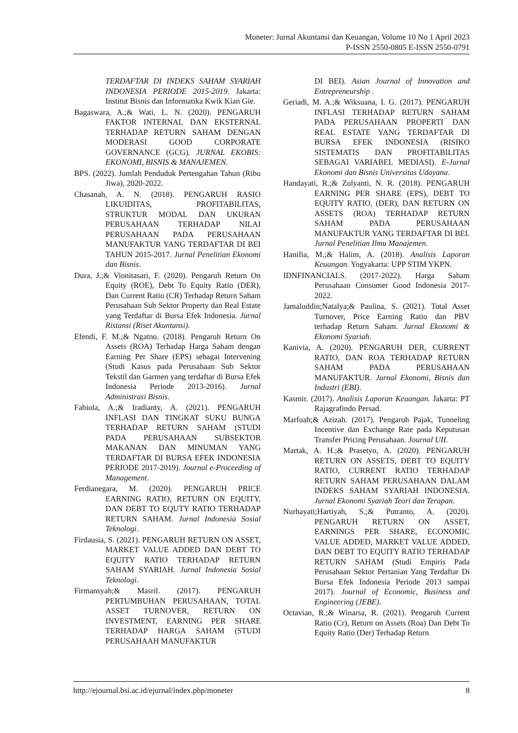Moneter: Jurnal Akuntansi dan Keuangan, Volume 10 No 1 April 2023
P-ISSN 2550-0805 E-ISSN 2550-0791
TERDAFTAR DI INDEKS SAHAM SYARIAH INDONESIA PERIODE 2015-2019. Jakarta: Institut Bisnis dan Informatika Kwik Kian Gie.
Bagaswara, A.;& Wati, L. N. (2020). PENGARUH FAKTOR INTERNAL DAN EKSTERNAL TERHADAP RETURN SAHAM DENGAN MODERASI GOOD CORPORATE GOVERNANCE (GCG). JURNAL EKOBIS: EKONOMI, BISNIS & MANAJEMEN.
BPS. (2022). Jumlah Penduduk Pertengahan Tahun (Ribu Jiwa), 2020-2022.
Chasanah, A. N. (2018). PENGARUH RASIO LIKUIDITAS, PROFITABILITAS, STRUKTUR MODAL DAN UKURAN PERUSAHAAN TERHADAP NILAI PERUSAHAAN PADA PERUSAHAAN MANUFAKTUR YANG TERDAFTAR DI BEI TAHUN 2015-2017. Jurnal Penelitian Ekonomi dan Bisnis.
Dura, J.;& Vionitasari, F. (2020). Pengaruh Return On Equity (ROE), Debt To Equity Ratio (DER), Dan Current Ratio (CR) Terhadap Return Saham Perusahaan Sub Sektor Property dan Real Estate yang Terdaftar di Bursa Efek Indonesia. Jurnal Ristansi (Riset Akuntansi).
Efendi, F. M.;& Ngatno. (2018). Pengaruh Return On Assets (ROA) Terhadap Harga Saham dengan Earning Per Share (EPS) sebagai Intervening (Studi Kasus pada Perusahaan Sub Sektor Tekstil dan Garmen yang terdaftar di Bursa Efek Indonesia Periode 2013-2016). Jurnal Administrasi Bisnis.
Fabiola, A.;& Iradianty, A. (2021). PENGARUH INFLASI DAN TINGKAT SUKU BUNGA TERHADAP RETURN SAHAM (STUDI PADA PERUSAHAAN SUBSEKTOR MAKANAN DAN MINUMAN YANG TERDAFTAR DI BURSA EFEK INDONESIA PERIODE 2017-2019). Journal e-Proceeding of Management.
Ferdianegara, M. (2020). PENGARUH PRICE EARNING RATIO, RETURN ON EQUITY, DAN DEBT TO EQUTY RATIO TERHADAP RETURN SAHAM. Jurnal Indonesia Sosial Teknologi.
Firdausia, S. (2021). PENGARUH RETURN ON ASSET, MARKET VALUE ADDED DAN DEBT TO EQUITY RATIO TERHADAP RETURN SAHAM SYARIAH. Jurnal Indonesia Sosial Teknologi.
Firmansyah;& Masril. (2017). PENGARUH PERTUMBUHAN PERUSAHAAN, TOTAL ASSET TURNOVER, RETURN ON INVESTMENT, EARNING PER SHARE TERHADAP HARGA SAHAM (STUDI PERUSAHAAH MANUFAKTUR
DI BEI). Asian Journal of Innovation and Entrepreneurship .
Geriadi, M. A.;& Wiksuana, I. G. (2017). PENGARUH INFLASI TERHADAP RETURN SAHAM PADA PERUSAHAAN PROPERTI DAN REAL ESTATE YANG TERDAFTAR DI BURSA EFEK INDONESIA (RISIKO SISTEMATIS DAN PROFITABILITAS SEBAGAI VARIABEL MEDIASI). E-Jurnal Ekonomi dan Bisnis Universitas Udayana.
Handayati, R.;& Zulyanti, N. R. (2018). PENGARUH EARNING PER SHARE (EPS), DEBT TO EQUITY RATIO, (DER), DAN RETURN ON ASSETS (ROA) TERHADAP RETURN SAHAM PADA PERUSAHAAN MANUFAKTUR YANG TERDAFTAR DI BEI. Jurnal Penelitian Ilmu Manajemen.
Hanifia, M.;& Halim, A. (2018). Analisis Laporan Keuangan. Yogyakarta: UPP STIM YKPN.
IDNFINANCIALS. (2017-2022). Harga Saham Perusahaan Consumer Good Indonesia 2017-2022.
Jamaluddin;Natalya;& Paulina, S. (2021). Total Asset Turnover, Price Earning Ratio dan PBV terhadap Return Saham. Jurnal Ekonomi & Ekonomi Syariah.
Kanivia, A. (2020). PENGARUH DER, CURRENT RATIO, DAN ROA TERHADAP RETURN SAHAM PADA PERUSAHAAN MANUFAKTUR. Jurnal Ekonomi, Bisnis dan Industri (EBI).
Kasmir. (2017). Analisis Laporan Keuangan. Jakarta: PT Rajagrafindo Persad.
Marfuah;& Azizah. (2017). Pengaruh Pajak, Tunneling Incentive dan Exchange Rate pada Keputusan Transfer Pricing Perusahaan. Journal UII.
Martak, A. H.;& Prasetyo, A. (2020). PENGARUH RETURN ON ASSETS, DEBT TO EQUITY RATIO, CURRENT RATIO TERHADAP RETURN SAHAM PERUSAHAAN DALAM INDEKS SAHAM SYARIAH INDONESIA. Jurnal Ekonomi Syariah Teori dan Terapan.
Nurhayati;Hartiyah, S.;& Putranto, A. (2020). PENGARUH RETURN ON ASSET, EARNINGS PER SHARE, ECONOMIC VALUE ADDED, MARKET VALUE ADDED, DAN DEBT TO EQUITY RATIO TERHADAP RETURN SAHAM (Studi Empiris Pada Perusahaan Sektor Pertanian Yang Terdaftar Di Bursa Efek Indonesia Periode 2013 sampai 2017). Journal of Economic, Business and Engineering (JEBE).
Octavian, R.;& Winarsa, R. (2021). Pengaruh Current Ratio (Cr), Return on Assets (Roa) Dan Debt To Equity Ratio (Der) Terhadap Return
http://ejournal.bsi.ac.id/ejurnal/index.php/moneter 8